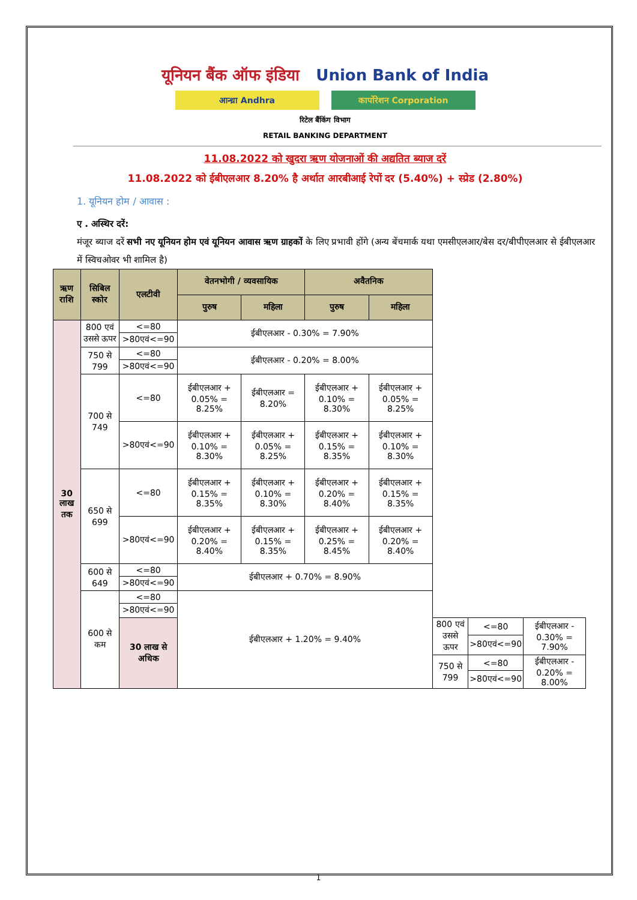यूनियन बैंक ऑफ इंडिया Union Bank of India
आन्ध्रा Andhra कार्पोरेशन Corporation
रिटेल बैंकिंग विभाग
RETAIL BANKING DEPARTMENT
11.08.2022 को खुदरा ऋण योजनाओं की अद्यतित ब्याज दरें
11.08.2022 को ईबीएलआर 8.20% है अर्थात आरबीआई रेपों दर (5.40%) + स्प्रेड (2.80%)
1. यूनियन होम / आवास :
ए . अस्थिर दरें:
मंजूर ब्याज दरें सभी नए यूनियन होम एवं यूनियन आवास ऋण ग्राहकों के लिए प्रभावी होंगे (अन्य बेंचमार्क यथा एमसीएलआर/बेस दर/बीपीएलआर से ईबीएलआर में स्विचओवर भी शामिल है)
| ऋण राशि | सिबिल स्कोर | एलटीवी | वेतनभोगी / व्यवसायिक | | अवैतनिक | | | | |
| --- | --- | --- | --- | --- | --- | --- | --- | --- | --- |
| | | | पुरुष | महिला | पुरुष | महिला | | | |
| 30 लाख तक | 800 एवं उससे ऊपर | <=80 | ईबीएलआर - 0.30% = 7.90% | | | | | | |
| | | >80एवं<=90 | | | | | | | |
| | 750 से 799 | <=80 | ईबीएलआर - 0.20% = 8.00% | | | | | | |
| | | >80एवं<=90 | | | | | | | |
| | 700 से 749 | <=80 | ईबीएलआर + 0.05% = 8.25% | ईबीएलआर = 8.20% | ईबीएलआर + 0.10% = 8.30% | ईबीएलआर + 0.05% = 8.25% | | | |
| | | >80एवं<=90 | ईबीएलआर + 0.10% = 8.30% | ईबीएलआर + 0.05% = 8.25% | ईबीएलआर + 0.15% = 8.35% | ईबीएलआर + 0.10% = 8.30% | | | |
| | 650 से 699 | <=80 | ईबीएलआर + 0.15% = 8.35% | ईबीएलआर + 0.10% = 8.30% | ईबीएलआर + 0.20% = 8.40% | ईबीएलआर + 0.15% = 8.35% | | | |
| | | >80एवं<=90 | ईबीएलआर + 0.20% = 8.40% | ईबीएलआर + 0.15% = 8.35% | ईबीएलआर + 0.25% = 8.45% | ईबीएलआर + 0.20% = 8.40% | | | |
| | 600 से 649 | <=80 | ईबीएलआर + 0.70% = 8.90% | | | | | | |
| | | >80एवं<=90 | | | | | | | |
| | 600 से कम | <=80 | ईबीएलआर + 1.20% = 9.40% | | | | | | |
| | | >80एवं<=90 | | | | | | | |
| | | 30 लाख से अधिक | | | | | 800 एवं उससे ऊपर | <=80 | ईबीएलआर - 0.30% = 7.90% |
| | | | | | | | | >80एवं<=90 | |
| | | | | | | | 750 से 799 | <=80 | ईबीएलआर - 0.20% = 8.00% |
| | | | | | | | | >80एवं<=90 | |
1